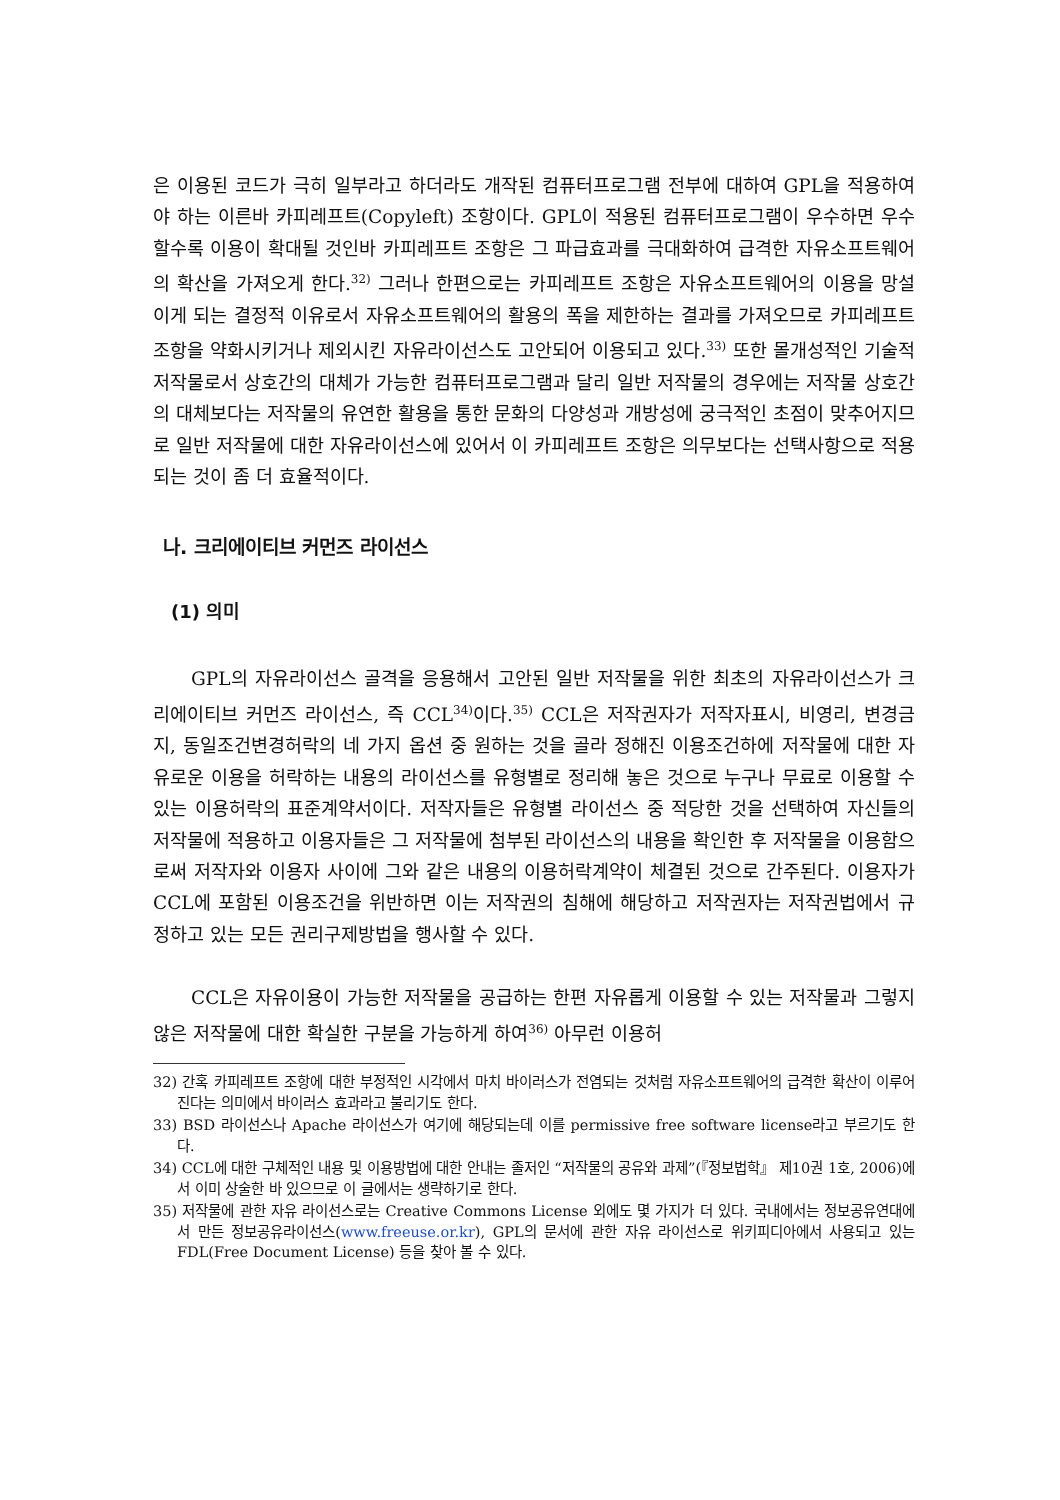은 이용된 코드가 극히 일부라고 하더라도 개작된 컴퓨터프로그램 전부에 대하여 GPL을 적용하여야 하는 이른바 카피레프트(Copyleft) 조항이다. GPL이 적용된 컴퓨터프로그램이 우수하면 우수할수록 이용이 확대될 것인바 카피레프트 조항은 그 파급효과를 극대화하여 급격한 자유소프트웨어의 확산을 가져오게 한다.<sup>32)</sup> 그러나 한편으로는 카피레프트 조항은 자유소프트웨어의 이용을 망설이게 되는 결정적 이유로서 자유소프트웨어의 활용의 폭을 제한하는 결과를 가져오므로 카피레프트 조항을 약화시키거나 제외시킨 자유라이선스도 고안되어 이용되고 있다.<sup>33)</sup> 또한 몰개성적인 기술적 저작물로서 상호간의 대체가 가능한 컴퓨터프로그램과 달리 일반 저작물의 경우에는 저작물 상호간의 대체보다는 저작물의 유연한 활용을 통한 문화의 다양성과 개방성에 궁극적인 초점이 맞추어지므로 일반 저작물에 대한 자유라이선스에 있어서 이 카피레프트 조항은 의무보다는 선택사항으로 적용되는 것이 좀 더 효율적이다.
나. 크리에이티브 커먼즈 라이선스
(1) 의미
GPL의 자유라이선스 골격을 응용해서 고안된 일반 저작물을 위한 최초의 자유라이선스가 크리에이티브 커먼즈 라이선스, 즉 CCL<sup>34)</sup>이다.<sup>35)</sup> CCL은 저작권자가 저작자표시, 비영리, 변경금지, 동일조건변경허락의 네 가지 옵션 중 원하는 것을 골라 정해진 이용조건하에 저작물에 대한 자유로운 이용을 허락하는 내용의 라이선스를 유형별로 정리해 놓은 것으로 누구나 무료로 이용할 수 있는 이용허락의 표준계약서이다. 저작자들은 유형별 라이선스 중 적당한 것을 선택하여 자신들의 저작물에 적용하고 이용자들은 그 저작물에 첨부된 라이선스의 내용을 확인한 후 저작물을 이용함으로써 저작자와 이용자 사이에 그와 같은 내용의 이용허락계약이 체결된 것으로 간주된다. 이용자가 CCL에 포함된 이용조건을 위반하면 이는 저작권의 침해에 해당하고 저작권자는 저작권법에서 규정하고 있는 모든 권리구제방법을 행사할 수 있다.
CCL은 자유이용이 가능한 저작물을 공급하는 한편 자유롭게 이용할 수 있는 저작물과 그렇지 않은 저작물에 대한 확실한 구분을 가능하게 하여<sup>36)</sup> 아무런 이용허
32) 간혹 카피레프트 조항에 대한 부정적인 시각에서 마치 바이러스가 전염되는 것처럼 자유소프트웨어의 급격한 확산이 이루어진다는 의미에서 바이러스 효과라고 불리기도 한다.
33) BSD 라이선스나 Apache 라이선스가 여기에 해당되는데 이를 permissive free software license라고 부르기도 한다.
34) CCL에 대한 구체적인 내용 및 이용방법에 대한 안내는 졸저인 “저작물의 공유와 과제”(『정보법학』 제10권 1호, 2006)에서 이미 상술한 바 있으므로 이 글에서는 생략하기로 한다.
35) 저작물에 관한 자유 라이선스로는 Creative Commons License 외에도 몇 가지가 더 있다. 국내에서는 정보공유연대에서 만든 정보공유라이선스(www.freeuse.or.kr), GPL의 문서에 관한 자유 라이선스로 위키피디아에서 사용되고 있는 FDL(Free Document License) 등을 찾아 볼 수 있다.